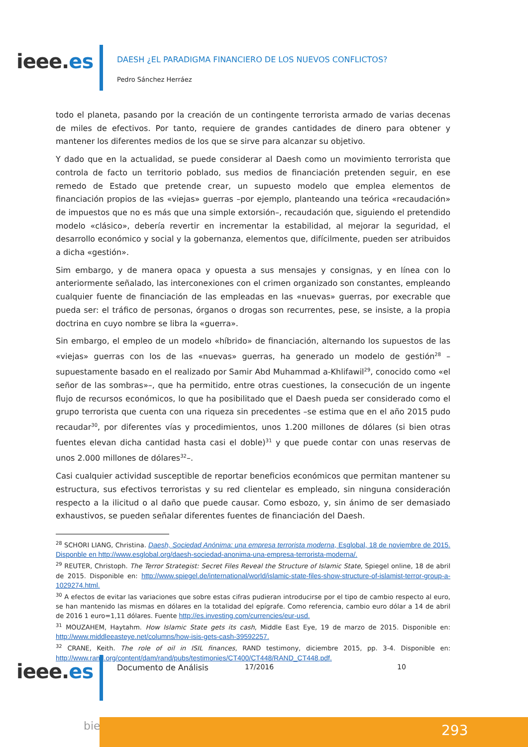ieee.es
DAESH ¿EL PARADIGMA FINANCIERO DE LOS NUEVOS CONFLICTOS?
Pedro Sánchez Herráez
todo el planeta, pasando por la creación de un contingente terrorista armado de varias decenas de miles de efectivos. Por tanto, requiere de grandes cantidades de dinero para obtener y mantener los diferentes medios de los que se sirve para alcanzar su objetivo.
Y dado que en la actualidad, se puede considerar al Daesh como un movimiento terrorista que controla de facto un territorio poblado, sus medios de financiación pretenden seguir, en ese remedo de Estado que pretende crear, un supuesto modelo que emplea elementos de financiación propios de las «viejas» guerras –por ejemplo, planteando una teórica «recaudación» de impuestos que no es más que una simple extorsión–, recaudación que, siguiendo el pretendido modelo «clásico», debería revertir en incrementar la estabilidad, al mejorar la seguridad, el desarrollo económico y social y la gobernanza, elementos que, difícilmente, pueden ser atribuidos a dicha «gestión».
Sim embargo, y de manera opaca y opuesta a sus mensajes y consignas, y en línea con lo anteriormente señalado, las interconexiones con el crimen organizado son constantes, empleando cualquier fuente de financiación de las empleadas en las «nuevas» guerras, por execrable que pueda ser: el tráfico de personas, órganos o drogas son recurrentes, pese, se insiste, a la propia doctrina en cuyo nombre se libra la «guerra».
Sin embargo, el empleo de un modelo «híbrido» de financiación, alternando los supuestos de las «viejas» guerras con los de las «nuevas» guerras, ha generado un modelo de gestión<sup>28</sup> –supuestamente basado en el realizado por Samir Abd Muhammad a-Khlifawil<sup>29</sup>, conocido como «el señor de las sombras»–, que ha permitido, entre otras cuestiones, la consecución de un ingente flujo de recursos económicos, lo que ha posibilitado que el Daesh pueda ser considerado como el grupo terrorista que cuenta con una riqueza sin precedentes –se estima que en el año 2015 pudo recaudar<sup>30</sup>, por diferentes vías y procedimientos, unos 1.200 millones de dólares (si bien otras fuentes elevan dicha cantidad hasta casi el doble)<sup>31</sup> y que puede contar con unas reservas de unos 2.000 millones de dólares<sup>32</sup>–.
Casi cualquier actividad susceptible de reportar beneficios económicos que permitan mantener su estructura, sus efectivos terroristas y su red clientelar es empleado, sin ninguna consideración respecto a la ilicitud o al daño que puede causar. Como esbozo, y, sin ánimo de ser demasiado exhaustivos, se pueden señalar diferentes fuentes de financiación del Daesh.
<sup>28</sup> SCHORI LIANG, Christina. Daesh, Sociedad Anónima: una empresa terrorista moderna, Esglobal, 18 de noviembre de 2015. Disponble en http://www.esglobal.org/daesh-sociedad-anonima-una-empresa-terrorista-moderna/.
<sup>29</sup> REUTER, Christoph. The Terror Strategist: Secret Files Reveal the Structure of Islamic State, Spiegel online, 18 de abril de 2015. Disponible en: http://www.spiegel.de/international/world/islamic-state-files-show-structure-of-islamist-terror-group-a-1029274.html.
<sup>30</sup> A efectos de evitar las variaciones que sobre estas cifras pudieran introducirse por el tipo de cambio respecto al euro, se han mantenido las mismas en dólares en la totalidad del epígrafe. Como referencia, cambio euro dólar a 14 de abril de 2016 1 euro=1,11 dólares. Fuente http://es.investing.com/currencies/eur-usd.
<sup>31</sup> MOUZAHEM, Haytahm. How Islamic State gets its cash, Middle East Eye, 19 de marzo de 2015. Disponible en: http://www.middleeasteye.net/columns/how-isis-gets-cash-39592257.
<sup>32</sup> CRANE, Keith. The role of oil in ISIL finances, RAND testimony, diciembre 2015, pp. 3-4. Disponible en: http://www.rand.org/content/dam/rand/pubs/testimonies/CT400/CT448/RAND_CT448.pdf.
ieee.es Documento de Análisis 17/2016 10
bie3 293